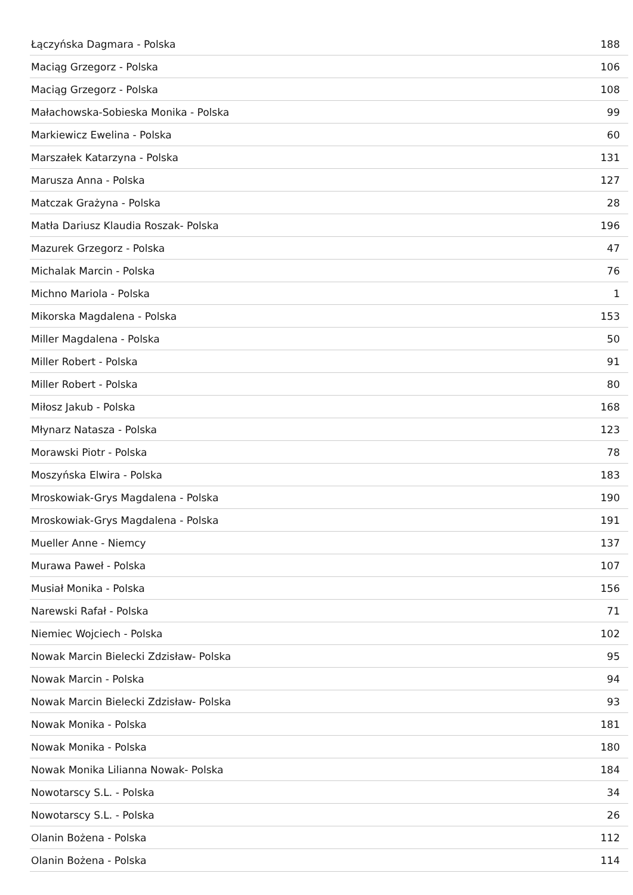| Łączyńska Dagmara - Polska | 188 |
| Maciąg Grzegorz - Polska | 106 |
| Maciąg Grzegorz - Polska | 108 |
| Małachowska-Sobieska Monika - Polska | 99 |
| Markiewicz Ewelina - Polska | 60 |
| Marszałek Katarzyna - Polska | 131 |
| Marusza Anna - Polska | 127 |
| Matczak Grażyna - Polska | 28 |
| Matła Dariusz Klaudia Roszak- Polska | 196 |
| Mazurek Grzegorz - Polska | 47 |
| Michalak Marcin - Polska | 76 |
| Michno Mariola - Polska | 1 |
| Mikorska Magdalena - Polska | 153 |
| Miller Magdalena - Polska | 50 |
| Miller Robert - Polska | 91 |
| Miller Robert - Polska | 80 |
| Miłosz Jakub - Polska | 168 |
| Młynarz Natasza - Polska | 123 |
| Morawski Piotr - Polska | 78 |
| Moszyńska Elwira - Polska | 183 |
| Mroskowiak-Grys Magdalena - Polska | 190 |
| Mroskowiak-Grys Magdalena - Polska | 191 |
| Mueller Anne - Niemcy | 137 |
| Murawa Paweł - Polska | 107 |
| Musiał Monika - Polska | 156 |
| Narewski Rafał - Polska | 71 |
| Niemiec Wojciech - Polska | 102 |
| Nowak Marcin Bielecki Zdzisław- Polska | 95 |
| Nowak Marcin - Polska | 94 |
| Nowak Marcin Bielecki Zdzisław- Polska | 93 |
| Nowak Monika - Polska | 181 |
| Nowak Monika - Polska | 180 |
| Nowak Monika Lilianna Nowak- Polska | 184 |
| Nowotarscy S.L. - Polska | 34 |
| Nowotarscy S.L. - Polska | 26 |
| Olanin Bożena - Polska | 112 |
| Olanin Bożena - Polska | 114 |